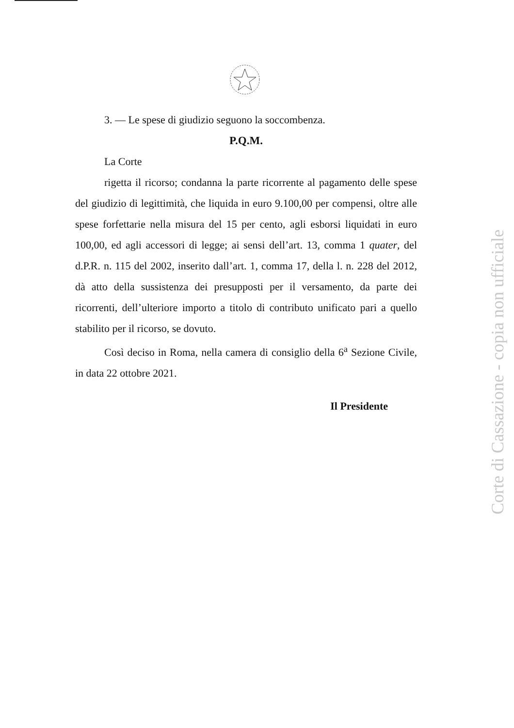3. — Le spese di giudizio seguono la soccombenza.
P.Q.M.
La Corte
rigetta il ricorso; condanna la parte ricorrente al pagamento delle spese del giudizio di legittimità, che liquida in euro 9.100,00 per compensi, oltre alle spese forfettarie nella misura del 15 per cento, agli esborsi liquidati in euro 100,00, ed agli accessori di legge; ai sensi dell’art. 13, comma 1 quater, del d.P.R. n. 115 del 2002, inserito dall’art. 1, comma 17, della l. n. 228 del 2012, dà atto della sussistenza dei presupposti per il versamento, da parte dei ricorrenti, dell’ulteriore importo a titolo di contributo unificato pari a quello stabilito per il ricorso, se dovuto.
Così deciso in Roma, nella camera di consiglio della 6<sup>a</sup> Sezione Civile, in data 22 ottobre 2021.
Il Presidente
Corte di Cassazione - copia non ufficiale